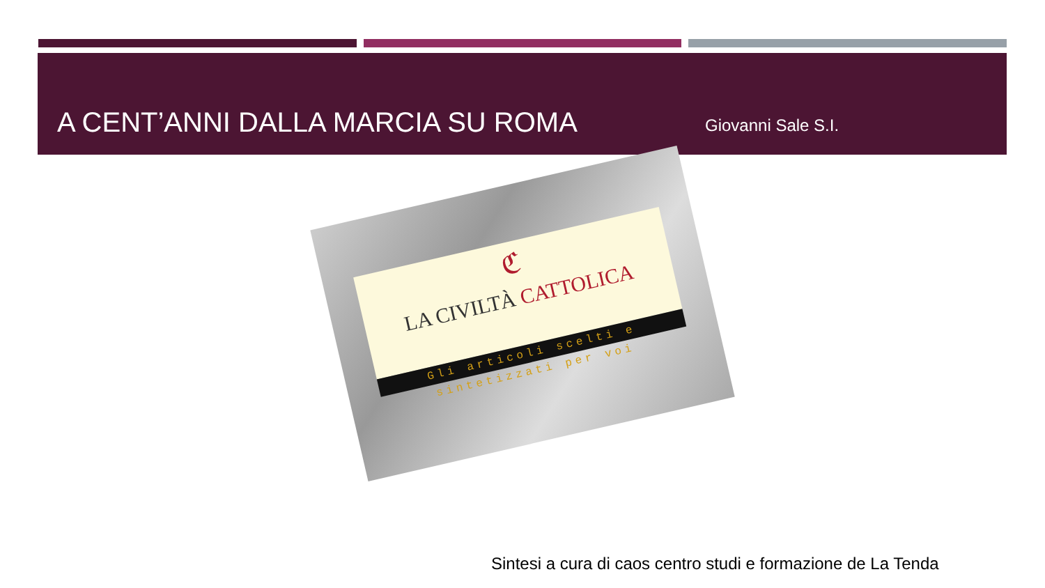A CENT’ANNI DALLA MARCIA SU ROMA
Giovanni Sale S.I.
ℭ
LA CIVILTÀ CATTOLICA
Gli articoli scelti e sintetizzati per voi
Sintesi a cura di caos centro studi e formazione de La Tenda